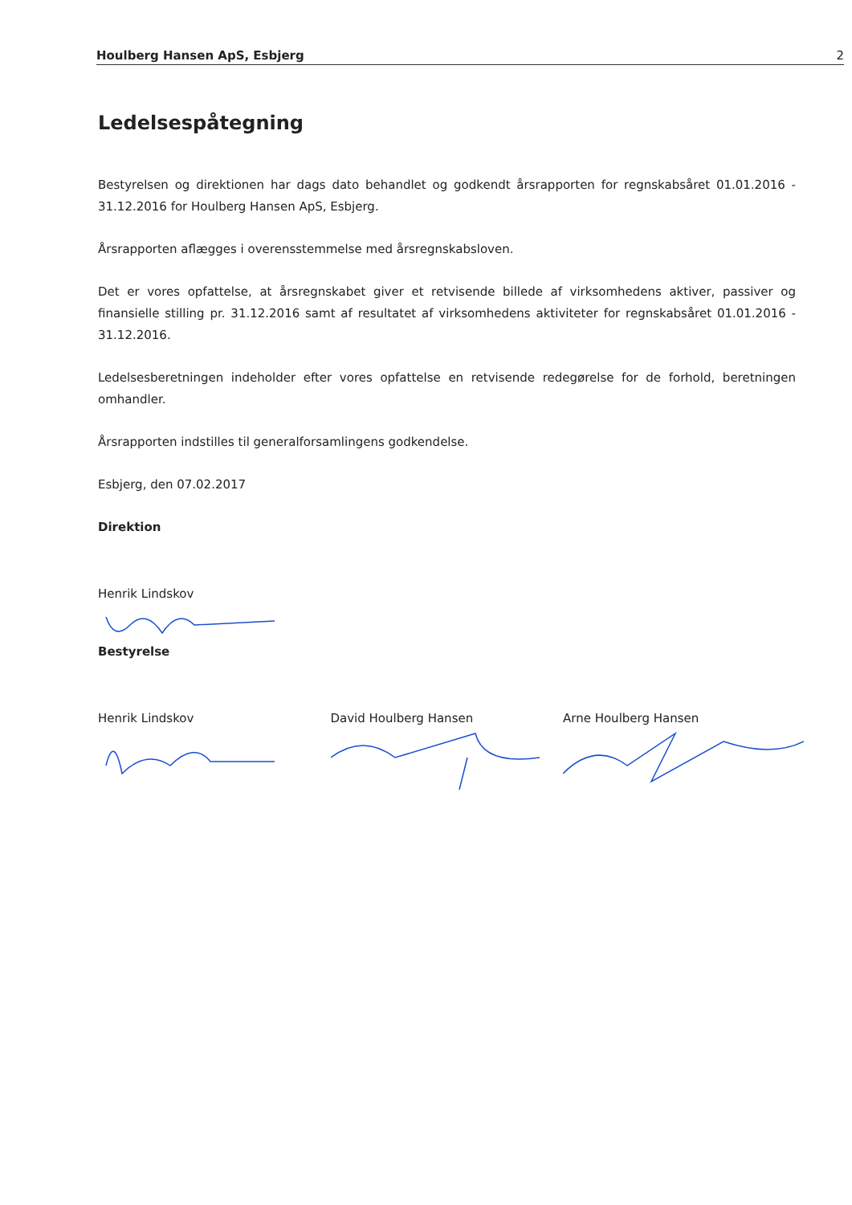Houlberg Hansen ApS, Esbjerg 2
Ledelsespåtegning
Bestyrelsen og direktionen har dags dato behandlet og godkendt årsrapporten for regnskabsåret 01.01.2016 - 31.12.2016 for Houlberg Hansen ApS, Esbjerg.
Årsrapporten aflægges i overensstemmelse med årsregnskabsloven.
Det er vores opfattelse, at årsregnskabet giver et retvisende billede af virksomhedens aktiver, passiver og finansielle stilling pr. 31.12.2016 samt af resultatet af virksomhedens aktiviteter for regnskabsåret 01.01.2016 - 31.12.2016.
Ledelsesberetningen indeholder efter vores opfattelse en retvisende redegørelse for de forhold, beretningen omhandler.
Årsrapporten indstilles til generalforsamlingens godkendelse.
Esbjerg, den 07.02.2017
Direktion
Henrik Lindskov
Bestyrelse
Henrik Lindskov David Houlberg Hansen Arne Houlberg Hansen